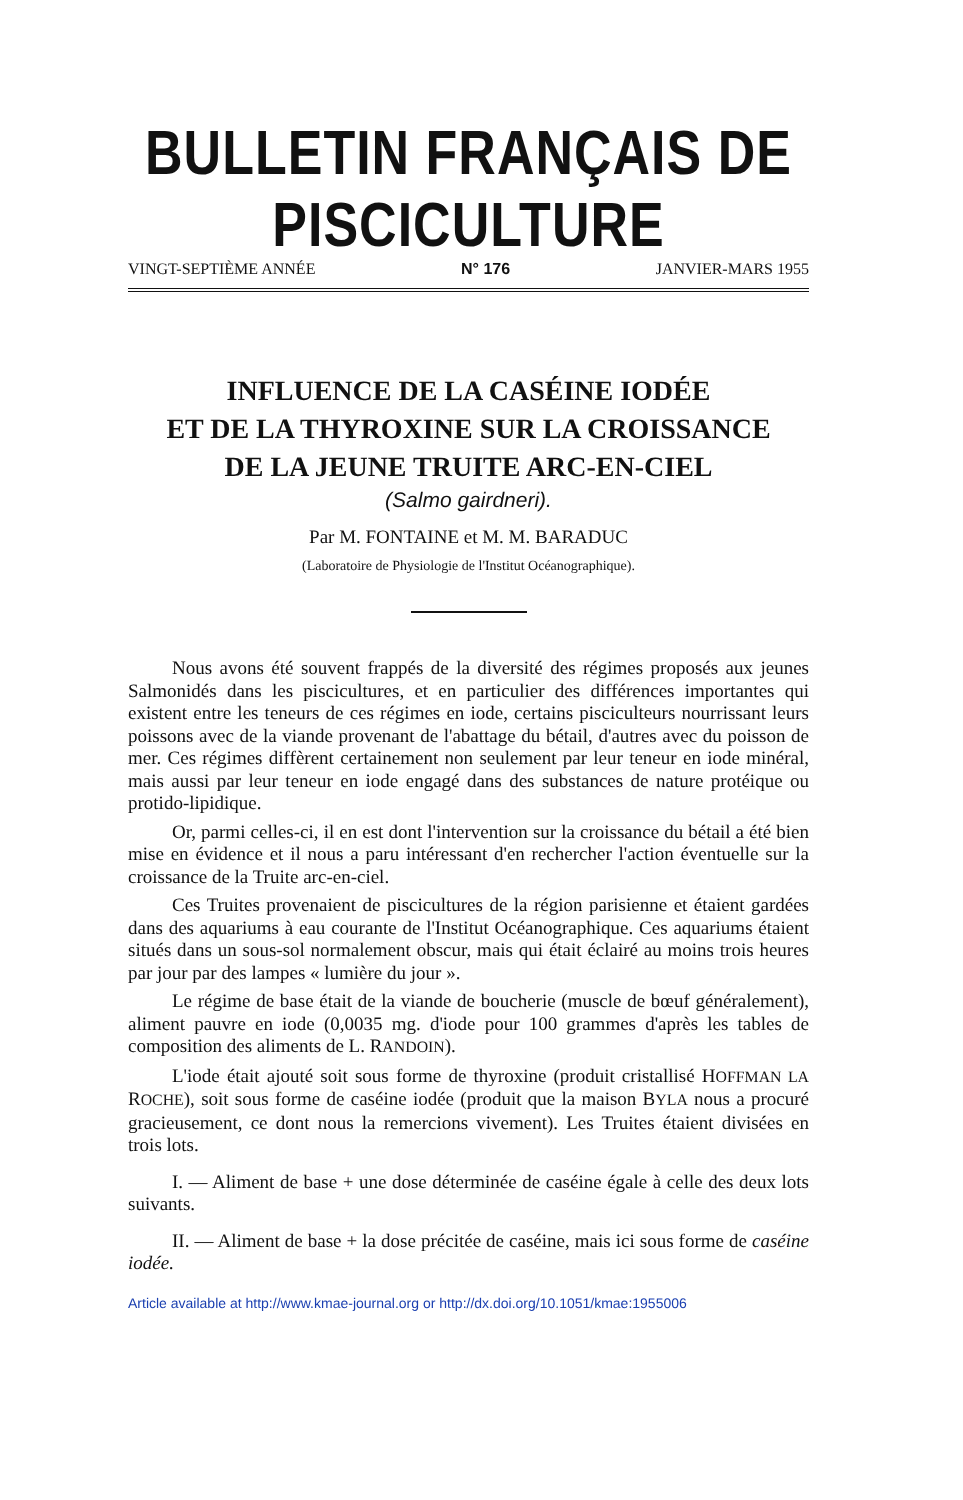BULLETIN FRANÇAIS DE PISCICULTURE
VINGT-SEPTIÈME ANNÉE N° 176 JANVIER-MARS 1955
INFLUENCE DE LA CASÉINE IODÉE
ET DE LA THYROXINE SUR LA CROISSANCE
DE LA JEUNE TRUITE ARC-EN-CIEL
(Salmo gairdneri).
Par M. FONTAINE et M. M. BARADUC
(Laboratoire de Physiologie de l'Institut Océanographique).
Nous avons été souvent frappés de la diversité des régimes proposés aux jeunes Salmonidés dans les piscicultures, et en particulier des différences importantes qui existent entre les teneurs de ces régimes en iode, certains pisciculteurs nourrissant leurs poissons avec de la viande provenant de l'abattage du bétail, d'autres avec du poisson de mer. Ces régimes diffèrent certainement non seulement par leur teneur en iode minéral, mais aussi par leur teneur en iode engagé dans des substances de nature protéique ou protido-lipidique.
Or, parmi celles-ci, il en est dont l'intervention sur la croissance du bétail a été bien mise en évidence et il nous a paru intéressant d'en rechercher l'action éventuelle sur la croissance de la Truite arc-en-ciel.
Ces Truites provenaient de piscicultures de la région parisienne et étaient gardées dans des aquariums à eau courante de l'Institut Océanographique. Ces aquariums étaient situés dans un sous-sol normalement obscur, mais qui était éclairé au moins trois heures par jour par des lampes « lumière du jour ».
Le régime de base était de la viande de boucherie (muscle de bœuf généralement), aliment pauvre en iode (0,0035 mg. d'iode pour 100 grammes d'après les tables de composition des aliments de L. RANDOIN).
L'iode était ajouté soit sous forme de thyroxine (produit cristallisé HOFFMAN LA ROCHE), soit sous forme de caséine iodée (produit que la maison BYLA nous a procuré gracieusement, ce dont nous la remercions vivement). Les Truites étaient divisées en trois lots.
I. — Aliment de base + une dose déterminée de caséine égale à celle des deux lots suivants.
II. — Aliment de base + la dose précitée de caséine, mais ici sous forme de caséine iodée.
Article available at http://www.kmae-journal.org or http://dx.doi.org/10.1051/kmae:1955006